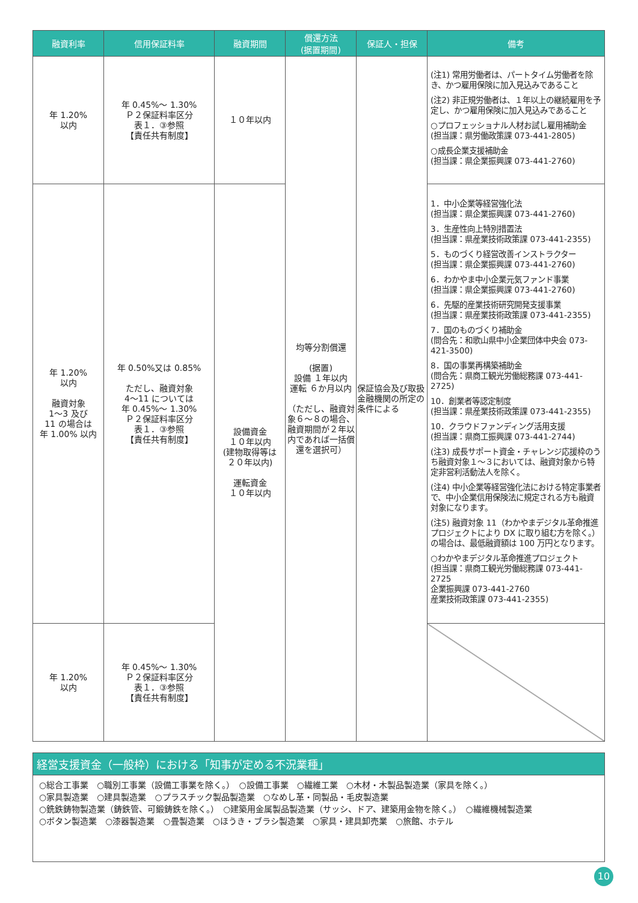| 融資利率 | 信用保証料率 | 融資期間 | 償還方法 (据置期間) | 保証人・担保 | 備考 |
| --- | --- | --- | --- | --- | --- |
| 年 1.20% 以内 | 年 0.45%～ 1.30% Ｐ２保証料率区分 表１．③参照 【責任共有制度】 | １０年以内 | 均等分割償還 (据置) 設備 １年以内 運転 ６か月以内 （ただし、融資対象６～８の場合、融資期間が２年以内であれば一括償還を選択可） | 保証協会及び取扱金融機関の所定の条件による | (注1) 常用労働者は、パートタイム労働者を除き、かつ雇用保険に加入見込みであること (注2) 非正規労働者は、１年以上の継続雇用を予定し、かつ雇用保険に加入見込みであること ○プロフェッショナル人材お試し雇用補助金 (担当課：県労働政策課 073-441-2805) ○成長企業支援補助金 (担当課：県企業振興課 073-441-2760) |
| 年 1.20% 以内 融資対象 1～3 及び 11 の場合は 年 1.00% 以内 | 年 0.50%又は 0.85% ただし、融資対象 4～11 については 年 0.45%～ 1.30% Ｐ２保証料率区分 表１．③参照 【責任共有制度】 | 設備資金 １０年以内 (建物取得等は ２０年以内) 運転資金 １０年以内 | | | 1．中小企業等経営強化法 (担当課：県企業振興課 073-441-2760) 3．生産性向上特別措置法 (担当課：県産業技術政策課 073-441-2355) 5．ものづくり経営改善インストラクター (担当課：県企業振興課 073-441-2760) 6．わかやま中小企業元気ファンド事業 (担当課：県企業振興課 073-441-2760) 6．先駆的産業技術研究開発支援事業 (担当課：県産業技術政策課 073-441-2355) 7．国のものづくり補助金 (問合先：和歌山県中小企業団体中央会 073-421-3500) 8．国の事業再構築補助金 (問合先：県商工観光労働総務課 073-441-2725) 10．創業者等認定制度 (担当課：県産業技術政策課 073-441-2355) 10．クラウドファンディング活用支援 (担当課：県商工振興課 073-441-2744) (注3) 成長サポート資金・チャレンジ応援枠のうち融資対象１～３においては、融資対象から特定非営利活動法人を除く。 (注4) 中小企業等経営強化法における特定事業者で、中小企業信用保険法に規定される方も融資対象になります。 (注5) 融資対象 11（わかやまデジタル革命推進プロジェクトにより DX に取り組む方を除く。）の場合は、最低融資額は 100 万円となります。 ○わかやまデジタル革命推進プロジェクト (担当課：県商工観光労働総務課 073-441-2725 企業振興課 073-441-2760 産業技術政策課 073-441-2355) |
| 年 1.20% 以内 | 年 0.45%～ 1.30% Ｐ２保証料率区分 表１．③参照 【責任共有制度】 | | | | |
経営支援資金（一般枠）における「知事が定める不況業種」
○総合工事業　○職別工事業（設備工事業を除く。）　○設備工事業　○繊維工業　○木材・木製品製造業（家具を除く。）
○家具製造業　○建具製造業　○プラスチック製品製造業　○なめし革・同製品・毛皮製造業
○銑鉄鋳物製造業（鋳鉄管、可鍛鋳鉄を除く。）　○建築用金属製品製造業（サッシ、ドア、建築用金物を除く。）　○繊維機械製造業
○ボタン製造業　○漆器製造業　○畳製造業　○ほうき・ブラシ製造業　○家具・建具卸売業　○旅館、ホテル
10